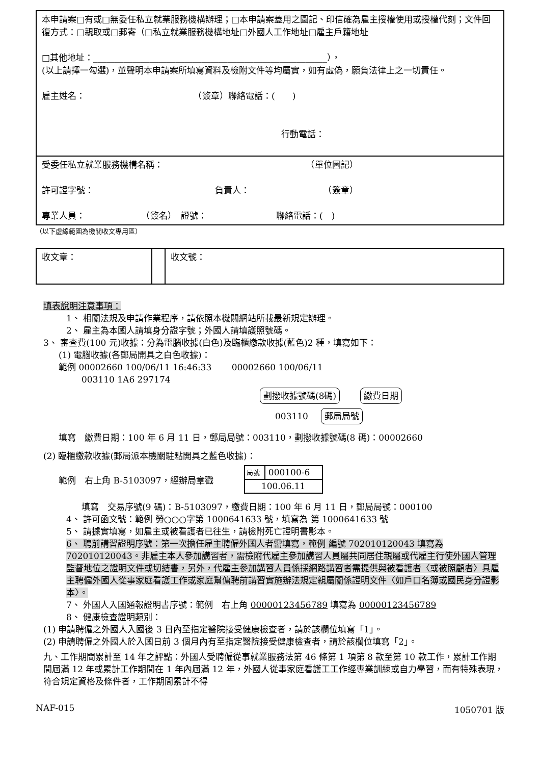| 本申請案□有或□無委任私立就業服務機構辦理；□本申請案蓋用之圖記、印信確為雇主授權使用或授權代刻；文件回復方式：□親取或□郵寄（□私立就業服務機構地址□外國人工作地址□雇主戶籍地址 □其他地址：______________________________________________________）， (以上請擇一勾選)，並聲明本申請案所填寫資料及檢附文件等均屬實，如有虛偽，願負法律上之一切責任。 雇主姓名： （簽章）聯絡電話：( ) 行動電話： |
| 受委任私立就業服務機構名稱： （單位圖記） 許可證字號： 負責人： （簽章） 專業人員： （簽名） 證號： 聯絡電話：( ) |
（以下虛線範圍為機關收文專用區）
| 收文章： | | 收文號： |
填表說明注意事項：
1、 相關法規及申請作業程序，請依照本機關網站所載最新規定辦理。
2、 雇主為本國人請填身分證字號；外國人請填護照號碼。
3、 審查費(100 元)收據：分為電腦收據(白色)及臨櫃繳款收據(藍色)2 種，填寫如下：
(1) 電腦收據(各郵局開具之白色收據)：
範例 00002660 100/06/11 16:46:33 　　00002660 100/06/11
003110 1A6 297174
劃撥收據號碼(8碼) 繳費日期
003110 郵局局號
填寫　繳費日期：100 年 6 月 11 日，郵局局號：003110，劃撥收據號碼(8 碼)：00002660
(2) 臨櫃繳款收據(郵局派本機關駐點開具之藍色收據)：
範例　右上角 B-5103097，經辦局章戳
| 局號 | 000100-6 |
| 100.06.11 | |
填寫　交易序號(9 碼)：B-5103097，繳費日期：100 年 6 月 11 日，郵局局號：000100
4、 許可函文號：範例 勞○○○字第 1000641633 號，填寫為 第 1000641633 號
5、 請據實填寫，如雇主或被看護者已往生，請檢附死亡證明書影本。
6、 聘前講習證明序號：第一次擔任雇主聘僱外國人者需填寫，範例 編號 702010120043 填寫為 702010120043。非雇主本人參加講習者，需檢附代雇主參加講習人員屬共同居住親屬或代雇主行使外國人管理監督地位之證明文件或切結書，另外，代雇主參加講習人員係採網路講習者需提供與被看護者〈或被照顧者〉具雇主聘僱外國人從事家庭看護工作或家庭幫傭聘前講習實施辦法規定親屬關係證明文件〈如戶口名簿或國民身分證影本〉。
7、 外國人入國通報證明書序號：範例　右上角 00000123456789 填寫為 00000123456789
8、 健康檢查證明類別：
(1) 申請聘僱之外國人入國後 3 日內至指定醫院接受健康檢查者，請於該欄位填寫「1」。
(2) 申請聘僱之外國人於入國日前 3 個月內有至指定醫院接受健康檢查者，請於該欄位填寫「2」。
九、工作期間累計至 14 年之評點：外國人受聘僱從事就業服務法第 46 條第 1 項第 8 款至第 10 款工作，累計工作期間屆滿 12 年或累計工作期間在 1 年內屆滿 12 年，外國人從事家庭看護工工作經專業訓練或自力學習，而有特殊表現，符合規定資格及條件者，工作期間累計不得
NAF-015 1050701 版